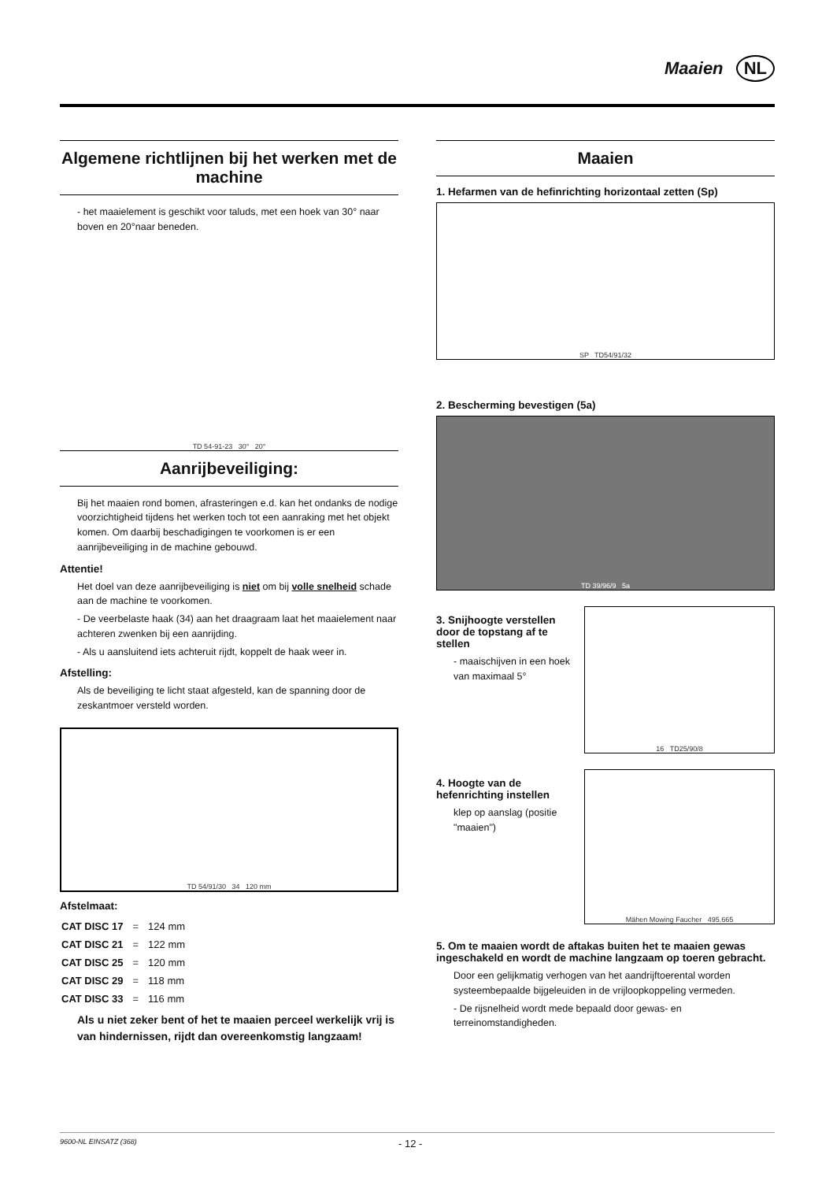Maaien NL
Algemene richtlijnen bij het werken met de machine
- het maaielement is geschikt voor taluds, met een hoek van 30° naar boven en 20°naar beneden.
TD 54-91-23 30° 20°
Aanrijbeveiliging:
Bij het maaien rond bomen, afrasteringen e.d. kan het ondanks de nodige voorzichtigheid tijdens het werken toch tot een aanraking met het objekt komen. Om daarbij beschadigingen te voorkomen is er een aanrijbeveiliging in de machine gebouwd.
Attentie!
Het doel van deze aanrijbeveiliging is niet om bij volle snelheid schade aan de machine te voorkomen.
- De veerbelaste haak (34) aan het draagraam laat het maaielement naar achteren zwenken bij een aanrijding.
- Als u aansluitend iets achteruit rijdt, koppelt de haak weer in.
Afstelling:
Als de beveiliging te licht staat afgesteld, kan de spanning door de zeskantmoer versteld worden.
TD 54/91/30 34 120 mm
Afstelmaat:
| CAT DISC 17 | = | 124 mm |
| CAT DISC 21 | = | 122 mm |
| CAT DISC 25 | = | 120 mm |
| CAT DISC 29 | = | 118 mm |
| CAT DISC 33 | = | 116 mm |
Als u niet zeker bent of het te maaien perceel werkelijk vrij is van hindernissen, rijdt dan overeenkomstig langzaam!
Maaien
1. Hefarmen van de hefinrichting horizontaal zetten (Sp)
SP TD54/91/32
2. Bescherming bevestigen (5a)
TD 39/96/9 5a
3. Snijhoogte verstellen door de topstang af te stellen
- maaischijven in een hoek van maximaal 5°
16 TD25/90/8
4. Hoogte van de hefenrichting instellen
klep op aanslag (positie "maaien")
Mähen Mowing Faucher 495.665
5. Om te maaien wordt de aftakas buiten het te maaien gewas ingeschakeld en wordt de machine langzaam op toeren gebracht.
Door een gelijkmatig verhogen van het aandrijftoerental worden systeembepaalde bijgeleuiden in de vrijloopkoppeling vermeden.
- De rijsnelheid wordt mede bepaald door gewas- en terreinomstandigheden.
9600-NL EINSATZ (368) - 12 -